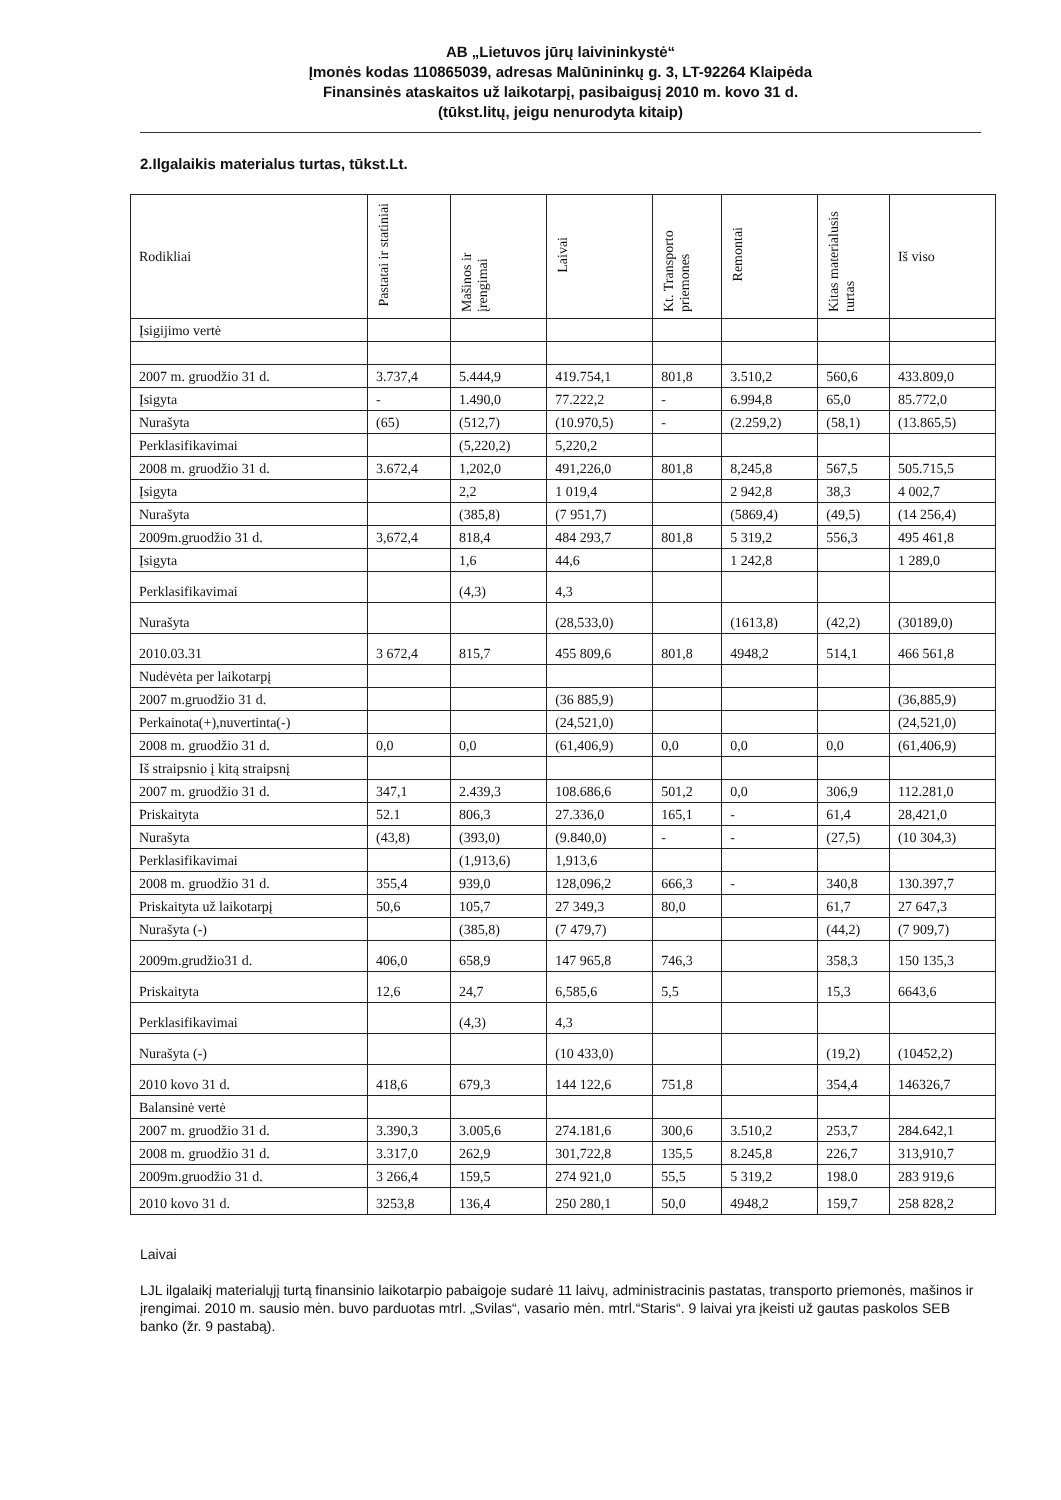AB „Lietuvos jūrų laivininkystė“
Įmonės kodas 110865039, adresas Malūnininkų g. 3, LT-92264 Klaipėda
Finansinės ataskaitos už laikotarpį, pasibaigusį 2010 m. kovo 31 d.
(tūkst.litų, jeigu nenurodyta kitaip)
2.Ilgalaikis materialus turtas, tūkst.Lt.
| Rodikliai | Pastatai ir statiniai | Mašinos ir įrengimai | Laivai | Kt. Transporto priemones | Remontai | Kitas materialusis turtas | Iš viso |
| --- | --- | --- | --- | --- | --- | --- | --- |
| Įsigijimo vertė | | | | | | | |
| 2007 m. gruodžio 31 d. | 3.737,4 | 5.444,9 | 419.754,1 | 801,8 | 3.510,2 | 560,6 | 433.809,0 |
| Įsigyta | - | 1.490,0 | 77.222,2 | - | 6.994,8 | 65,0 | 85.772,0 |
| Nurašyta | (65) | (512,7) | (10.970,5) | - | (2.259,2) | (58,1) | (13.865,5) |
| Perklasifikavimai | | (5,220,2) | 5,220,2 | | | | |
| 2008 m. gruodžio 31 d. | 3.672,4 | 1,202,0 | 491,226,0 | 801,8 | 8,245,8 | 567,5 | 505.715,5 |
| Įsigyta | | 2,2 | 1 019,4 | | 2 942,8 | 38,3 | 4 002,7 |
| Nurašyta | | (385,8) | (7 951,7) | | (5869,4) | (49,5) | (14 256,4) |
| 2009m.gruodžio 31 d. | 3,672,4 | 818,4 | 484 293,7 | 801,8 | 5 319,2 | 556,3 | 495 461,8 |
| Įsigyta | | 1,6 | 44,6 | | 1 242,8 | | 1 289,0 |
| Perklasifikavimai | | (4,3) | 4,3 | | | | |
| Nurašyta | | | (28,533,0) | | (1613,8) | (42,2) | (30189,0) |
| 2010.03.31 | 3 672,4 | 815,7 | 455 809,6 | 801,8 | 4948,2 | 514,1 | 466 561,8 |
| Nudėvėta per laikotarpį | | | | | | | |
| 2007 m.gruodžio 31 d. | | | (36 885,9) | | | | (36,885,9) |
| Perkainota(+),nuvertinta(-) | | | (24,521,0) | | | | (24,521,0) |
| 2008 m. gruodžio 31 d. | 0,0 | 0,0 | (61,406,9) | 0,0 | 0,0 | 0,0 | (61,406,9) |
| Iš straipsnio į kitą straipsnį | | | | | | | |
| 2007 m. gruodžio 31 d. | 347,1 | 2.439,3 | 108.686,6 | 501,2 | 0,0 | 306,9 | 112.281,0 |
| Priskaityta | 52.1 | 806,3 | 27.336,0 | 165,1 | - | 61,4 | 28,421,0 |
| Nurašyta | (43,8) | (393,0) | (9.840,0) | - | - | (27,5) | (10 304,3) |
| Perklasifikavimai | | (1,913,6) | 1,913,6 | | | | |
| 2008 m. gruodžio 31 d. | 355,4 | 939,0 | 128,096,2 | 666,3 | - | 340,8 | 130.397,7 |
| Priskaityta už laikotarpį | 50,6 | 105,7 | 27 349,3 | 80,0 | | 61,7 | 27 647,3 |
| Nurašyta (-) | | (385,8) | (7 479,7) | | | (44,2) | (7 909,7) |
| 2009m.grudžio31 d. | 406,0 | 658,9 | 147 965,8 | 746,3 | | 358,3 | 150 135,3 |
| Priskaityta | 12,6 | 24,7 | 6,585,6 | 5,5 | | 15,3 | 6643,6 |
| Perklasifikavimai | | (4,3) | 4,3 | | | | |
| Nurašyta (-) | | | (10 433,0) | | | (19,2) | (10452,2) |
| 2010 kovo 31 d. | 418,6 | 679,3 | 144 122,6 | 751,8 | | 354,4 | 146326,7 |
| Balansinė vertė | | | | | | | |
| 2007 m. gruodžio 31 d. | 3.390,3 | 3.005,6 | 274.181,6 | 300,6 | 3.510,2 | 253,7 | 284.642,1 |
| 2008 m. gruodžio 31 d. | 3.317,0 | 262,9 | 301,722,8 | 135,5 | 8.245,8 | 226,7 | 313,910,7 |
| 2009m.gruodžio 31 d. | 3 266,4 | 159,5 | 274 921,0 | 55,5 | 5 319,2 | 198.0 | 283 919,6 |
| 2010 kovo 31 d. | 3253,8 | 136,4 | 250 280,1 | 50,0 | 4948,2 | 159,7 | 258 828,2 |
Laivai
LJL ilgalaikį materialųjį turtą finansinio laikotarpio pabaigoje sudarė 11 laivų, administracinis pastatas, transporto priemonės, mašinos ir įrengimai. 2010 m. sausio mėn. buvo parduotas mtrl. „Svilas“, vasario mėn. mtrl.“Staris“. 9 laivai yra įkeisti už gautas paskolos SEB banko (žr. 9 pastabą).